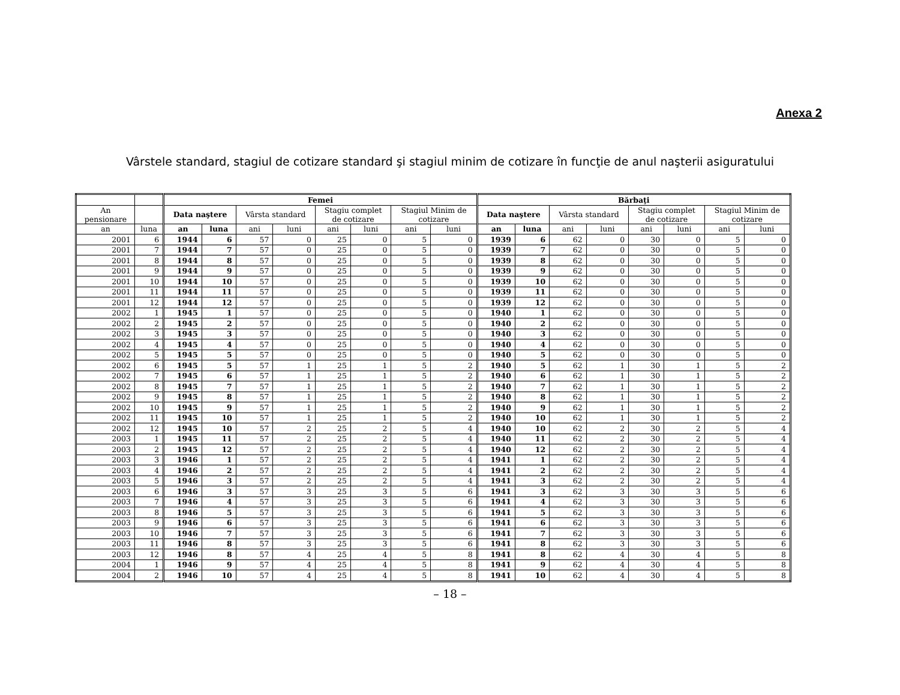Anexa 2
Vârstele standard, stagiul de cotizare standard şi stagiul minim de cotizare în funcţie de anul naşterii asiguratului
| | | Femei | | | | | | | | Bărbaţi | | | | | | | |
| --- | --- | --- | --- | --- | --- | --- | --- | --- | --- | --- | --- | --- | --- | --- | --- | --- | --- |
| An pensionare | | Data naştere | | Vârsta standard | | Stagiu complet de cotizare | | Stagiul Minim de cotizare | | Data naştere | | Vârsta standard | | Stagiu complet de cotizare | | Stagiul Minim de cotizare | |
| an | luna | an | luna | ani | luni | ani | luni | ani | luni | an | luna | ani | luni | ani | luni | ani | luni |
| 2001 | 6 | 1944 | 6 | 57 | 0 | 25 | 0 | 5 | 0 | 1939 | 6 | 62 | 0 | 30 | 0 | 5 | 0 |
| 2001 | 7 | 1944 | 7 | 57 | 0 | 25 | 0 | 5 | 0 | 1939 | 7 | 62 | 0 | 30 | 0 | 5 | 0 |
| 2001 | 8 | 1944 | 8 | 57 | 0 | 25 | 0 | 5 | 0 | 1939 | 8 | 62 | 0 | 30 | 0 | 5 | 0 |
| 2001 | 9 | 1944 | 9 | 57 | 0 | 25 | 0 | 5 | 0 | 1939 | 9 | 62 | 0 | 30 | 0 | 5 | 0 |
| 2001 | 10 | 1944 | 10 | 57 | 0 | 25 | 0 | 5 | 0 | 1939 | 10 | 62 | 0 | 30 | 0 | 5 | 0 |
| 2001 | 11 | 1944 | 11 | 57 | 0 | 25 | 0 | 5 | 0 | 1939 | 11 | 62 | 0 | 30 | 0 | 5 | 0 |
| 2001 | 12 | 1944 | 12 | 57 | 0 | 25 | 0 | 5 | 0 | 1939 | 12 | 62 | 0 | 30 | 0 | 5 | 0 |
| 2002 | 1 | 1945 | 1 | 57 | 0 | 25 | 0 | 5 | 0 | 1940 | 1 | 62 | 0 | 30 | 0 | 5 | 0 |
| 2002 | 2 | 1945 | 2 | 57 | 0 | 25 | 0 | 5 | 0 | 1940 | 2 | 62 | 0 | 30 | 0 | 5 | 0 |
| 2002 | 3 | 1945 | 3 | 57 | 0 | 25 | 0 | 5 | 0 | 1940 | 3 | 62 | 0 | 30 | 0 | 5 | 0 |
| 2002 | 4 | 1945 | 4 | 57 | 0 | 25 | 0 | 5 | 0 | 1940 | 4 | 62 | 0 | 30 | 0 | 5 | 0 |
| 2002 | 5 | 1945 | 5 | 57 | 0 | 25 | 0 | 5 | 0 | 1940 | 5 | 62 | 0 | 30 | 0 | 5 | 0 |
| 2002 | 6 | 1945 | 5 | 57 | 1 | 25 | 1 | 5 | 2 | 1940 | 5 | 62 | 1 | 30 | 1 | 5 | 2 |
| 2002 | 7 | 1945 | 6 | 57 | 1 | 25 | 1 | 5 | 2 | 1940 | 6 | 62 | 1 | 30 | 1 | 5 | 2 |
| 2002 | 8 | 1945 | 7 | 57 | 1 | 25 | 1 | 5 | 2 | 1940 | 7 | 62 | 1 | 30 | 1 | 5 | 2 |
| 2002 | 9 | 1945 | 8 | 57 | 1 | 25 | 1 | 5 | 2 | 1940 | 8 | 62 | 1 | 30 | 1 | 5 | 2 |
| 2002 | 10 | 1945 | 9 | 57 | 1 | 25 | 1 | 5 | 2 | 1940 | 9 | 62 | 1 | 30 | 1 | 5 | 2 |
| 2002 | 11 | 1945 | 10 | 57 | 1 | 25 | 1 | 5 | 2 | 1940 | 10 | 62 | 1 | 30 | 1 | 5 | 2 |
| 2002 | 12 | 1945 | 10 | 57 | 2 | 25 | 2 | 5 | 4 | 1940 | 10 | 62 | 2 | 30 | 2 | 5 | 4 |
| 2003 | 1 | 1945 | 11 | 57 | 2 | 25 | 2 | 5 | 4 | 1940 | 11 | 62 | 2 | 30 | 2 | 5 | 4 |
| 2003 | 2 | 1945 | 12 | 57 | 2 | 25 | 2 | 5 | 4 | 1940 | 12 | 62 | 2 | 30 | 2 | 5 | 4 |
| 2003 | 3 | 1946 | 1 | 57 | 2 | 25 | 2 | 5 | 4 | 1941 | 1 | 62 | 2 | 30 | 2 | 5 | 4 |
| 2003 | 4 | 1946 | 2 | 57 | 2 | 25 | 2 | 5 | 4 | 1941 | 2 | 62 | 2 | 30 | 2 | 5 | 4 |
| 2003 | 5 | 1946 | 3 | 57 | 2 | 25 | 2 | 5 | 4 | 1941 | 3 | 62 | 2 | 30 | 2 | 5 | 4 |
| 2003 | 6 | 1946 | 3 | 57 | 3 | 25 | 3 | 5 | 6 | 1941 | 3 | 62 | 3 | 30 | 3 | 5 | 6 |
| 2003 | 7 | 1946 | 4 | 57 | 3 | 25 | 3 | 5 | 6 | 1941 | 4 | 62 | 3 | 30 | 3 | 5 | 6 |
| 2003 | 8 | 1946 | 5 | 57 | 3 | 25 | 3 | 5 | 6 | 1941 | 5 | 62 | 3 | 30 | 3 | 5 | 6 |
| 2003 | 9 | 1946 | 6 | 57 | 3 | 25 | 3 | 5 | 6 | 1941 | 6 | 62 | 3 | 30 | 3 | 5 | 6 |
| 2003 | 10 | 1946 | 7 | 57 | 3 | 25 | 3 | 5 | 6 | 1941 | 7 | 62 | 3 | 30 | 3 | 5 | 6 |
| 2003 | 11 | 1946 | 8 | 57 | 3 | 25 | 3 | 5 | 6 | 1941 | 8 | 62 | 3 | 30 | 3 | 5 | 6 |
| 2003 | 12 | 1946 | 8 | 57 | 4 | 25 | 4 | 5 | 8 | 1941 | 8 | 62 | 4 | 30 | 4 | 5 | 8 |
| 2004 | 1 | 1946 | 9 | 57 | 4 | 25 | 4 | 5 | 8 | 1941 | 9 | 62 | 4 | 30 | 4 | 5 | 8 |
| 2004 | 2 | 1946 | 10 | 57 | 4 | 25 | 4 | 5 | 8 | 1941 | 10 | 62 | 4 | 30 | 4 | 5 | 8 |
– 18 –